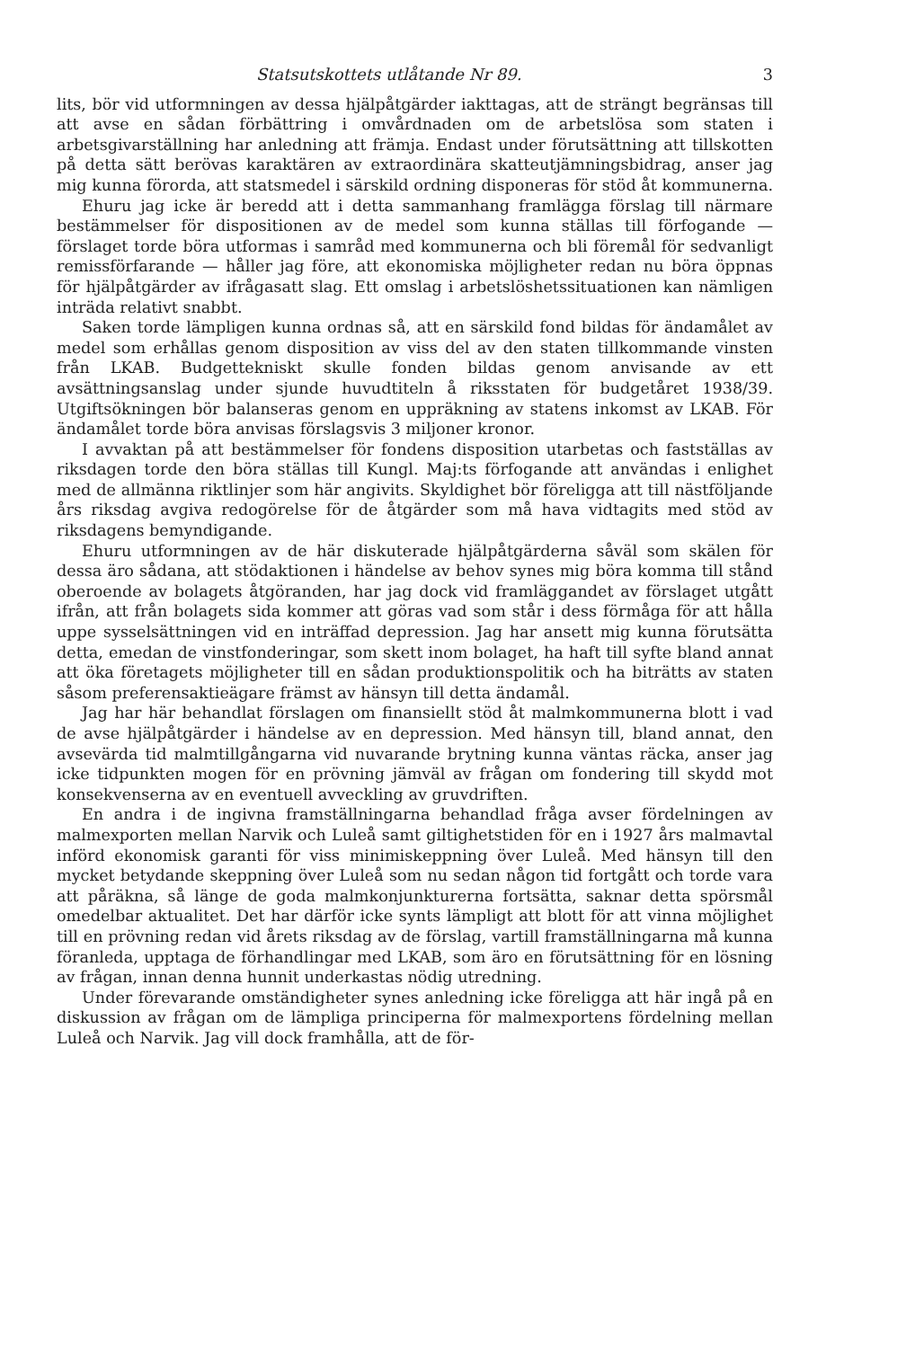Statsutskottets utlåtande Nr 89. 3
lits, bör vid utformningen av dessa hjälpåtgärder iakttagas, att de strängt begränsas till att avse en sådan förbättring i omvårdnaden om de arbetslösa som staten i arbetsgivarställning har anledning att främja. Endast under förutsättning att tillskotten på detta sätt berövas karaktären av extraordinära skatteutjämningsbidrag, anser jag mig kunna förorda, att statsmedel i särskild ordning disponeras för stöd åt kommunerna.
Ehuru jag icke är beredd att i detta sammanhang framlägga förslag till närmare bestämmelser för dispositionen av de medel som kunna ställas till förfogande — förslaget torde böra utformas i samråd med kommunerna och bli föremål för sedvanligt remissförfarande — håller jag före, att ekonomiska möjligheter redan nu böra öppnas för hjälpåtgärder av ifrågasatt slag. Ett omslag i arbetslöshetssituationen kan nämligen inträda relativt snabbt.
Saken torde lämpligen kunna ordnas så, att en särskild fond bildas för ändamålet av medel som erhållas genom disposition av viss del av den staten tillkommande vinsten från LKAB. Budgettekniskt skulle fonden bildas genom anvisande av ett avsättningsanslag under sjunde huvudtiteln å riksstaten för budgetåret 1938/39. Utgiftsökningen bör balanseras genom en uppräkning av statens inkomst av LKAB. För ändamålet torde böra anvisas förslagsvis 3 miljoner kronor.
I avvaktan på att bestämmelser för fondens disposition utarbetas och fastställas av riksdagen torde den böra ställas till Kungl. Maj:ts förfogande att användas i enlighet med de allmänna riktlinjer som här angivits. Skyldighet bör föreligga att till nästföljande års riksdag avgiva redogörelse för de åtgärder som må hava vidtagits med stöd av riksdagens bemyndigande.
Ehuru utformningen av de här diskuterade hjälpåtgärderna såväl som skälen för dessa äro sådana, att stödaktionen i händelse av behov synes mig böra komma till stånd oberoende av bolagets åtgöranden, har jag dock vid framläggandet av förslaget utgått ifrån, att från bolagets sida kommer att göras vad som står i dess förmåga för att hålla uppe sysselsättningen vid en inträffad depression. Jag har ansett mig kunna förutsätta detta, emedan de vinstfonderingar, som skett inom bolaget, ha haft till syfte bland annat att öka företagets möjligheter till en sådan produktionspolitik och ha biträtts av staten såsom preferensaktieägare främst av hänsyn till detta ändamål.
Jag har här behandlat förslagen om finansiellt stöd åt malmkommunerna blott i vad de avse hjälpåtgärder i händelse av en depression. Med hänsyn till, bland annat, den avsevärda tid malmtillgångarna vid nuvarande brytning kunna väntas räcka, anser jag icke tidpunkten mogen för en prövning jämväl av frågan om fondering till skydd mot konsekvenserna av en eventuell avveckling av gruvdriften.
En andra i de ingivna framställningarna behandlad fråga avser fördelningen av malmexporten mellan Narvik och Luleå samt giltighetstiden för en i 1927 års malmavtal införd ekonomisk garanti för viss minimiskeppning över Luleå. Med hänsyn till den mycket betydande skeppning över Luleå som nu sedan någon tid fortgått och torde vara att påräkna, så länge de goda malmkonjunkturerna fortsätta, saknar detta spörsmål omedelbar aktualitet. Det har därför icke synts lämpligt att blott för att vinna möjlighet till en prövning redan vid årets riksdag av de förslag, vartill framställningarna må kunna föranleda, upptaga de förhandlingar med LKAB, som äro en förutsättning för en lösning av frågan, innan denna hunnit underkastas nödig utredning.
Under förevarande omständigheter synes anledning icke föreligga att här ingå på en diskussion av frågan om de lämpliga principerna för malmexportens fördelning mellan Luleå och Narvik. Jag vill dock framhålla, att de för-